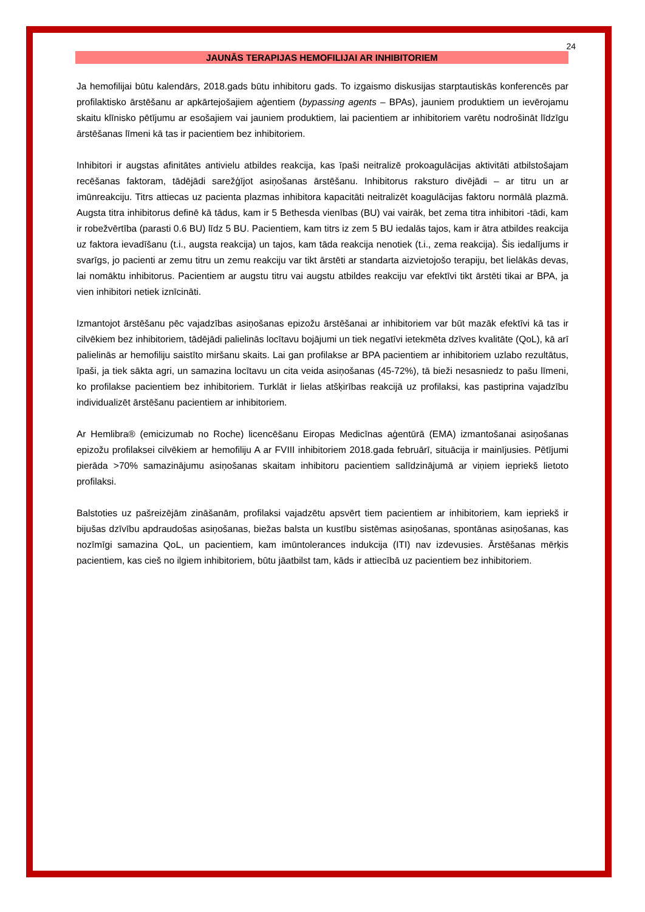24
JAUNĀS TERAPIJAS HEMOFILIJAI AR INHIBITORIEM
Ja hemofilijai būtu kalendārs, 2018.gads būtu inhibitoru gads. To izgaismo diskusijas starptautiskās konferencēs par profilaktisko ārstēšanu ar apkārtejošajiem aģentiem (bypassing agents – BPAs), jauniem produktiem un ievērojamu skaitu klīnisko pētījumu ar esošajiem vai jauniem produktiem, lai pacientiem ar inhibitoriem varētu nodrošināt līdzīgu ārstēšanas līmeni kā tas ir pacientiem bez inhibitoriem.
Inhibitori ir augstas afinitātes antivielu atbildes reakcija, kas īpaši neitralizē prokoagulācijas aktivitāti atbilstošajam recēšanas faktoram, tādējādi sarežģījot asiņošanas ārstēšanu. Inhibitorus raksturo divējādi – ar titru un ar imūnreakciju. Titrs attiecas uz pacienta plazmas inhibitora kapacitāti neitralizēt koagulācijas faktoru normālā plazmā. Augsta titra inhibitorus definē kā tādus, kam ir 5 Bethesda vienības (BU) vai vairāk, bet zema titra inhibitori -tādi, kam ir robežvērtība (parasti 0.6 BU) līdz 5 BU. Pacientiem, kam titrs iz zem 5 BU iedalās tajos, kam ir ātra atbildes reakcija uz faktora ievadīšanu (t.i., augsta reakcija) un tajos, kam tāda reakcija nenotiek (t.i., zema reakcija). Šis iedalījums ir svarīgs, jo pacienti ar zemu titru un zemu reakciju var tikt ārstēti ar standarta aizvietojošo terapiju, bet lielākās devas, lai nomāktu inhibitorus. Pacientiem ar augstu titru vai augstu atbildes reakciju var efektīvi tikt ārstēti tikai ar BPA, ja vien inhibitori netiek iznīcināti.
Izmantojot ārstēšanu pēc vajadzības asiņošanas epizožu ārstēšanai ar inhibitoriem var būt mazāk efektīvi kā tas ir cilvēkiem bez inhibitoriem, tādējādi palielinās locītavu bojājumi un tiek negatīvi ietekmēta dzīves kvalitāte (QoL), kā arī palielinās ar hemofiliju saistīto miršanu skaits. Lai gan profilakse ar BPA pacientiem ar inhibitoriem uzlabo rezultātus, īpaši, ja tiek sākta agri, un samazina locītavu un cita veida asiņošanas (45-72%), tā bieži nesasniedz to pašu līmeni, ko profilakse pacientiem bez inhibitoriem. Turklāt ir lielas atšķirības reakcijā uz profilaksi, kas pastiprina vajadzību individualizēt ārstēšanu pacientiem ar inhibitoriem.
Ar Hemlibra® (emicizumab no Roche) licencēšanu Eiropas Medicīnas aģentūrā (EMA) izmantošanai asiņošanas epizožu profilaksei cilvēkiem ar hemofiliju A ar FVIII inhibitoriem 2018.gada februārī, situācija ir mainījusies. Pētījumi pierāda >70% samazinājumu asiņošanas skaitam inhibitoru pacientiem salīdzinājumā ar viņiem iepriekš lietoto profilaksi.
Balstoties uz pašreizējām zināšanām, profilaksi vajadzētu apsvērt tiem pacientiem ar inhibitoriem, kam iepriekš ir bijušas dzīvību apdraudošas asiņošanas, biežas balsta un kustību sistēmas asiņošanas, spontānas asiņošanas, kas nozīmīgi samazina QoL, un pacientiem, kam imūntolerances indukcija (ITI) nav izdevusies. Ārstēšanas mērķis pacientiem, kas cieš no ilgiem inhibitoriem, būtu jāatbilst tam, kāds ir attiecībā uz pacientiem bez inhibitoriem.